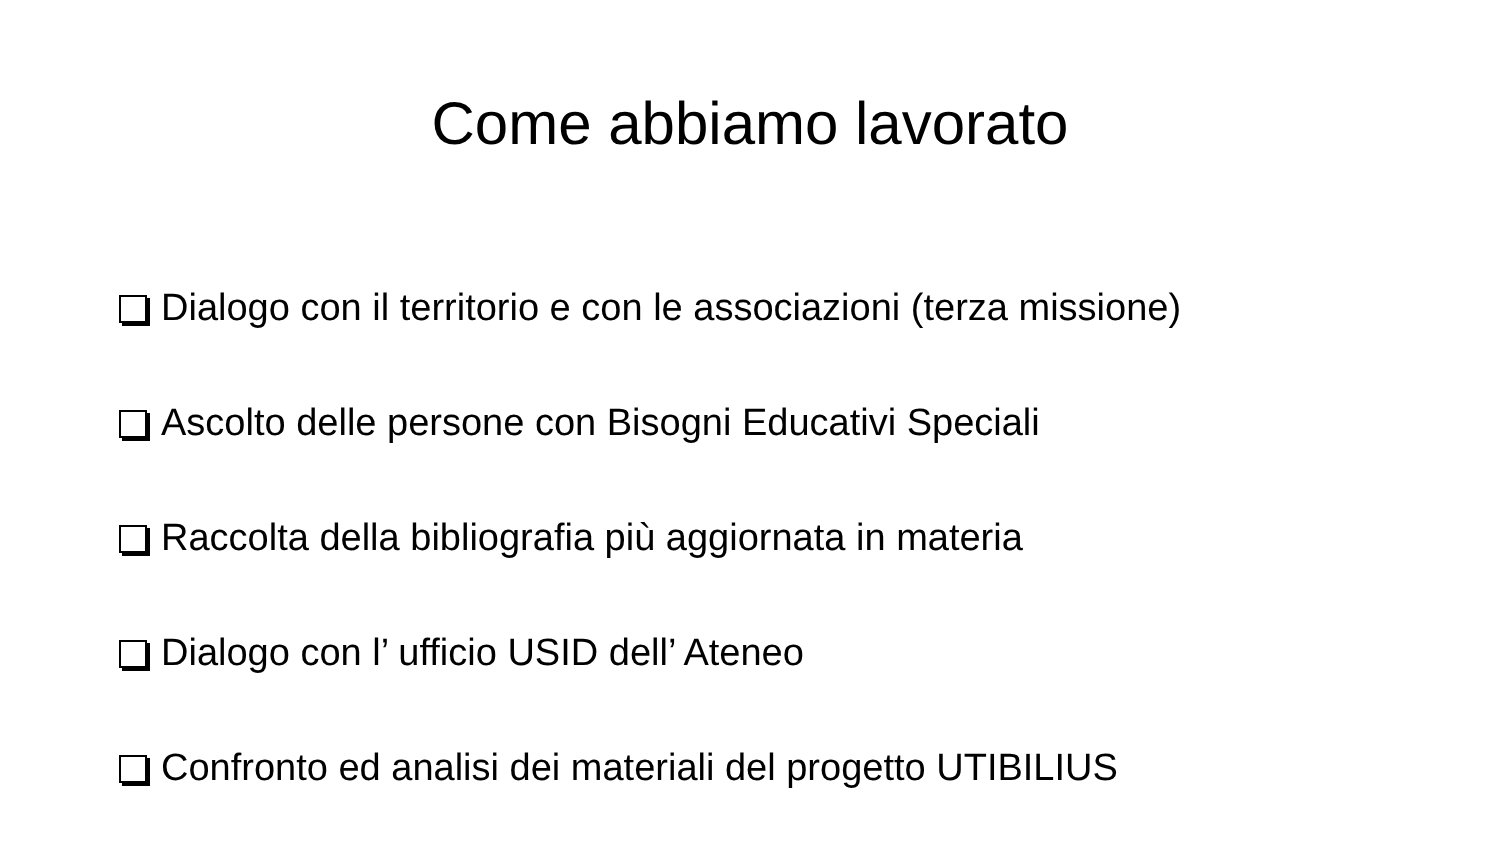Come abbiamo lavorato
Dialogo con il territorio e con le associazioni (terza missione)
Ascolto delle persone con Bisogni Educativi Speciali
Raccolta della bibliografia più aggiornata in materia
Dialogo con l’ ufficio USID dell’ Ateneo
Confronto ed analisi dei materiali del progetto UTIBILIUS